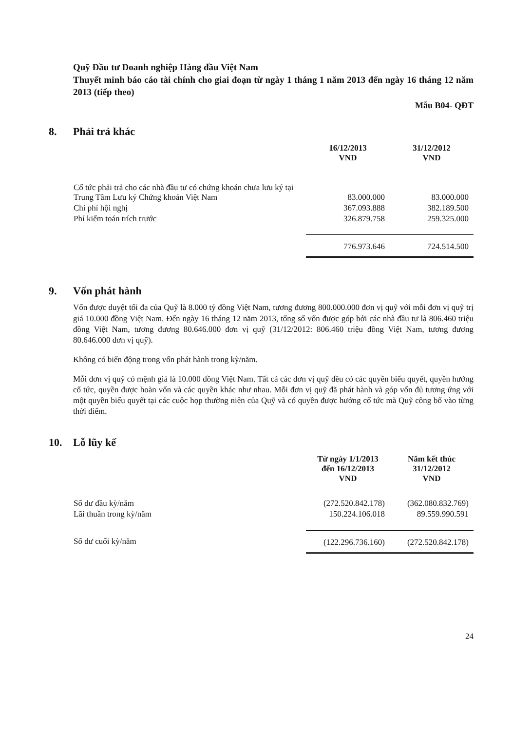Quỹ Đầu tư Doanh nghiệp Hàng đầu Việt Nam
Thuyết minh báo cáo tài chính cho giai đoạn từ ngày 1 tháng 1 năm 2013 đến ngày 16 tháng 12 năm 2013 (tiếp theo)
Mẫu B04- QĐT
8. Phải trả khác
| | 16/12/2013 VND | 31/12/2012 VND |
| Cổ tức phải trả cho các nhà đầu tư có chứng khoán chưa lưu ký tại Trung Tâm Lưu ký Chứng khoán Việt Nam | 83.000.000 | 83.000.000 |
| Chi phí hội nghị | 367.093.888 | 382.189.500 |
| Phí kiểm toán trích trước | 326.879.758 | 259.325.000 |
| | 776.973.646 | 724.514.500 |
9. Vốn phát hành
Vốn được duyệt tối đa của Quỹ là 8.000 tỷ đồng Việt Nam, tương đương 800.000.000 đơn vị quỹ với mỗi đơn vị quỹ trị giá 10.000 đồng Việt Nam. Đến ngày 16 tháng 12 năm 2013, tổng số vốn được góp bởi các nhà đầu tư là 806.460 triệu đồng Việt Nam, tương đương 80.646.000 đơn vị quỹ (31/12/2012: 806.460 triệu đồng Việt Nam, tương đương 80.646.000 đơn vị quỹ).
Không có biến động trong vốn phát hành trong kỳ/năm.
Mỗi đơn vị quỹ có mệnh giá là 10.000 đồng Việt Nam. Tất cả các đơn vị quỹ đều có các quyền biểu quyết, quyền hưởng cổ tức, quyền được hoàn vốn và các quyền khác như nhau. Mỗi đơn vị quỹ đã phát hành và góp vốn đủ tương ứng với một quyền biểu quyết tại các cuộc họp thường niên của Quỹ và có quyền được hưởng cổ tức mà Quỹ công bố vào từng thời điểm.
10. Lỗ lũy kế
| | Từ ngày 1/1/2013 đến 16/12/2013 VND | Năm kết thúc 31/12/2012 VND |
| Số dư đầu kỳ/năm | (272.520.842.178) | (362.080.832.769) |
| Lãi thuần trong kỳ/năm | 150.224.106.018 | 89.559.990.591 |
| Số dư cuối kỳ/năm | (122.296.736.160) | (272.520.842.178) |
24